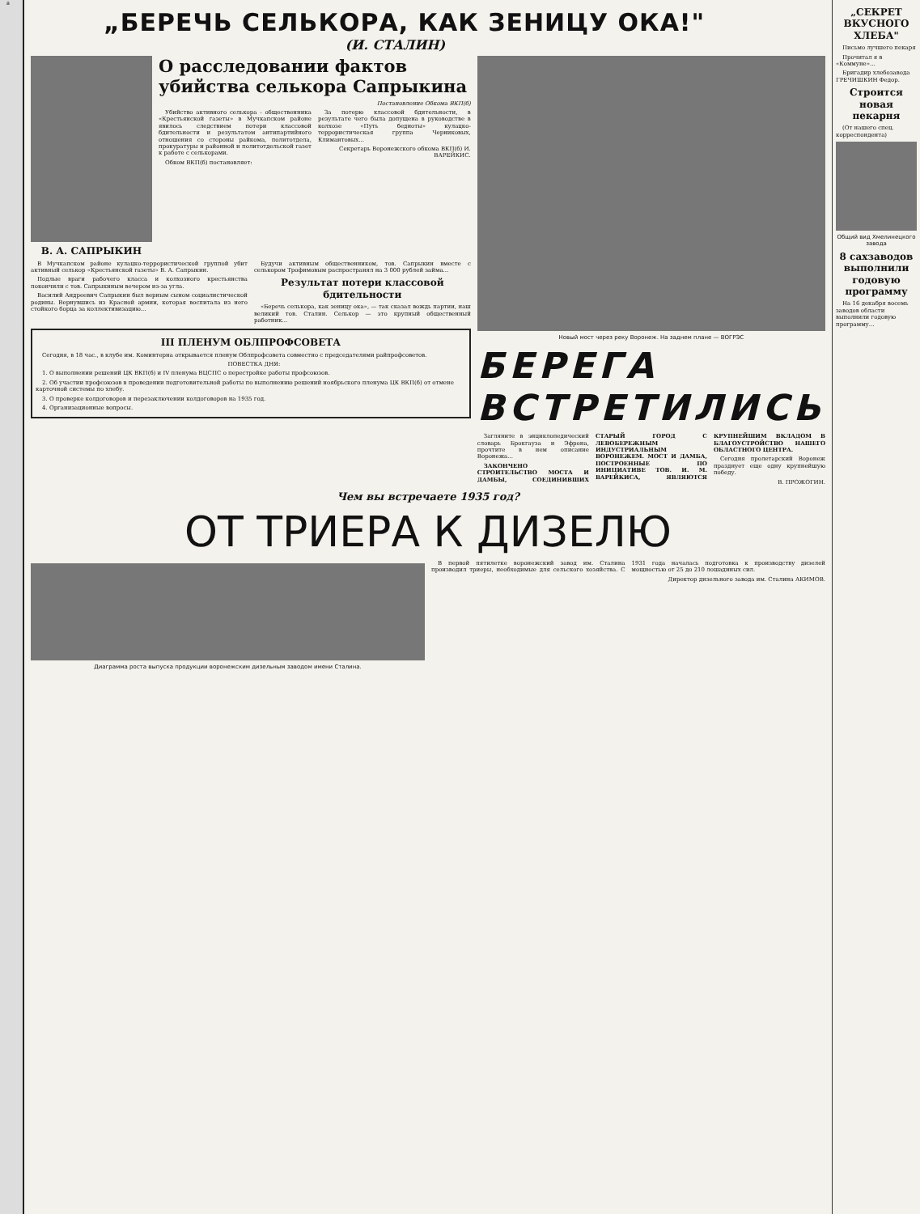й
„БЕРЕЧЬ СЕЛЬКОРА, КАК ЗЕНИЦУ ОКА!"
(И. СТАЛИН)
В. А. САПРЫКИН
О расследовании фактов убийства селькора Сапрыкина
Постановление Обкома ВКП(б)
Убийство активного селькора - общественника «Крестьянской газеты» в Мучкапском районе явилось следствием потери классовой бдительности и результатом антипартийного отношения со стороны райкома, политотдела, прокуратуры и районной и политотдельской газет к работе с селькорами.
Обком ВКП(б) постановляет:
За потерю классовой бдительности, в результате чего была допущена в руководстве в колхозе «Путь бедноты» кулацко-террористическая группа Черниковых, Климантовых...
Секретарь Воронежского обкома ВКП(б) И. ВАРЕЙКИС.
В Мучкапском районе кулацко-террористической группой убит активный селькор «Крестьянской газеты» В. А. Сапрыкин.
Подлые враги рабочего класса и колхозного крестьянства покончили с тов. Сапрыкиным вечером из-за угла.
Василий Андреевич Сапрыкин был верным сыном социалистической родины. Вернувшись из Красной армии, которая воспитала из него стойкого борца за коллективизацию...
Будучи активным общественником, тов. Сапрыкин вместе с селькором Трофимовым распространял на 3 000 рублей займа...
Результат потери классовой бдительности
«Беречь селькора, как зеницу ока», — так сказал вождь партии, наш великий тов. Сталин. Селькор — это крупный общественный работник...
III ПЛЕНУМ ОБЛПРОФСОВЕТА
Сегодня, в 18 час., в клубе им. Коминтерна открывается пленум Облпрофсовета совместно с председателями райпрофсоветов.
ПОВЕСТКА ДНЯ:
1. О выполнении решений ЦК ВКП(б) и IV пленума ВЦСПС о перестройке работы профсоюзов.
2. Об участии профсоюзов в проведении подготовительной работы по выполнению решений ноябрьского пленума ЦК ВКП(б) от отмене карточной системы по хлебу.
3. О проверке колдоговоров и перезаключении колдоговоров на 1935 год.
4. Организационные вопросы.
Новый мост через реку Воронеж. На заднем плане — ВОГРЭС
БЕРЕГА ВСТРЕТИЛИСЬ
Загляните в энциклопедический словарь Брокгауза и Эфрона, прочтите в нем описание Воронежа...
ЗАКОНЧЕНО СТРОИТЕЛЬСТВО МОСТА И ДАМБЫ, СОЕДИНИВШИХ СТАРЫЙ ГОРОД С ЛЕВОБЕРЕЖНЫМ ИНДУСТРИАЛЬНЫМ ВОРОНЕЖЕМ. МОСТ И ДАМБА, ПОСТРОЕННЫЕ ПО ИНИЦИАТИВЕ ТОВ. И. М. ВАРЕЙКИСА, ЯВЛЯЮТСЯ КРУПНЕЙШИМ ВКЛАДОМ В БЛАГОУСТРОЙСТВО НАШЕГО ОБЛАСТНОГО ЦЕНТРА.
Сегодня пролетарский Воронеж празднует еще одну крупнейшую победу.
В. ПРОЖОГИН.
Чем вы встречаете 1935 год?
ОТ ТРИЕРА К ДИЗЕЛЮ
Диаграмма роста выпуска продукции воронежским дизельным заводом имени Сталина.
В первой пятилетке воронежский завод им. Сталина производил триеры, необходимые для сельского хозяйства. С 1931 года началась подготовка к производству дизелей мощностью от 25 до 210 лошадиных сил.
Директор дизельного завода им. Сталина АКИМОВ.
„СЕКРЕТ ВКУСНОГО ХЛЕБА"
Письмо лучшего пекаря
Прочитал я в «Коммуне»...
Бригадир хлебозавода ГРЕЧИШКИН Федор.
Строится новая пекарня
(От нашего спец. корреспондента)
Общий вид Хмелинецкого завода
8 сахзаводов выполнили годовую программу
На 16 декабря восемь заводов области выполнили годовую программу...